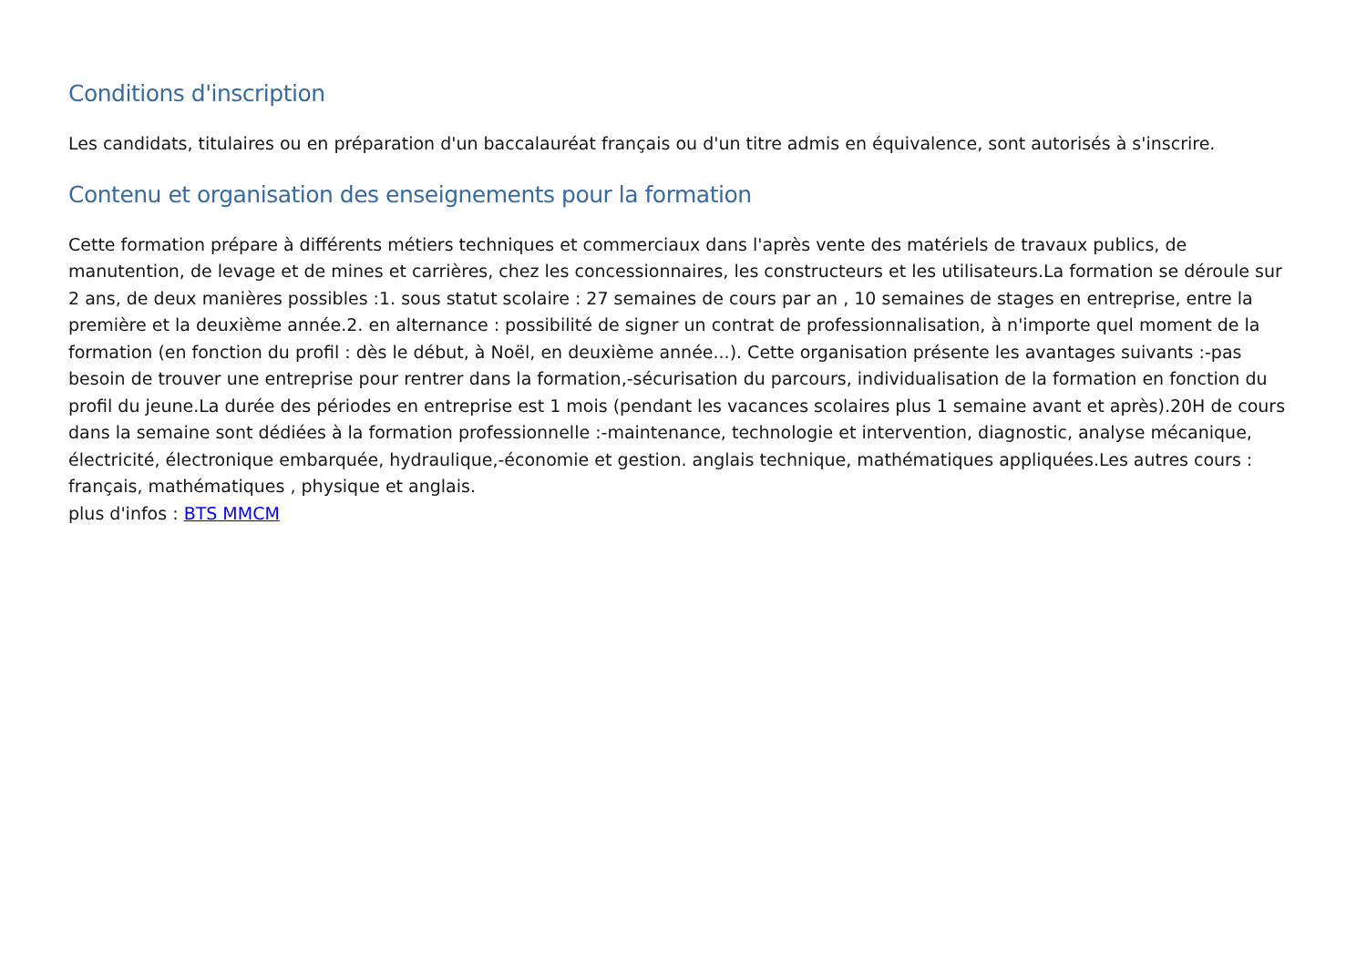Conditions d'inscription
Les candidats, titulaires ou en préparation d'un baccalauréat français ou d'un titre admis en équivalence, sont autorisés à s'inscrire.
Contenu et organisation des enseignements pour la formation
Cette formation prépare à différents métiers techniques et commerciaux dans l'après vente des matériels de travaux publics, de manutention, de levage et de mines et carrières, chez les concessionnaires, les constructeurs et les utilisateurs.La formation se déroule sur 2 ans, de deux manières possibles :1. sous statut scolaire : 27 semaines de cours par an , 10 semaines de stages en entreprise, entre la première et la deuxième année.2. en alternance : possibilité de signer un contrat de professionnalisation, à n'importe quel moment de la formation (en fonction du profil : dès le début, à Noël, en deuxième année...). Cette organisation présente les avantages suivants :-pas besoin de trouver une entreprise pour rentrer dans la formation,-sécurisation du parcours, individualisation de la formation en fonction du profil du jeune.La durée des périodes en entreprise est 1 mois (pendant les vacances scolaires plus 1 semaine avant et après).20H de cours dans la semaine sont dédiées à la formation professionnelle :-maintenance, technologie et intervention, diagnostic, analyse mécanique, électricité, électronique embarquée, hydraulique,-économie et gestion. anglais technique, mathématiques appliquées.Les autres cours : français, mathématiques , physique et anglais.
plus d'infos : BTS MMCM